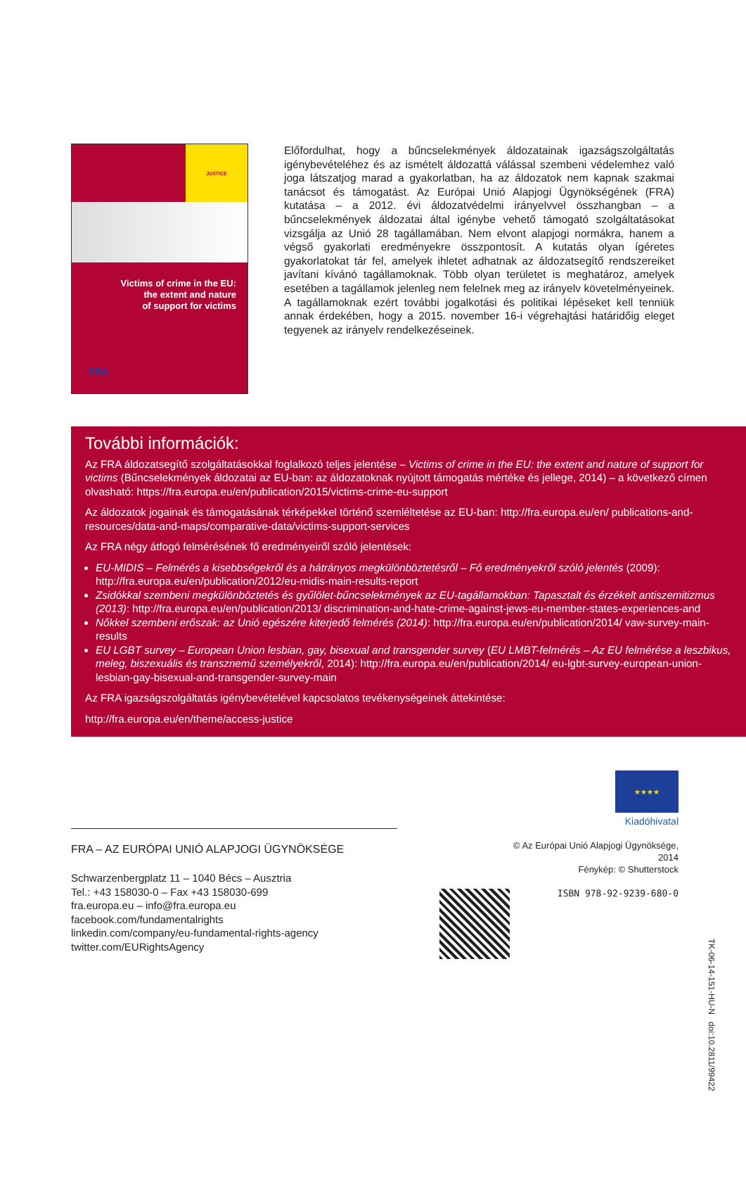JUSTICE
Victims of crime in the EU:
the extent and nature
of support for victims
FRA
Előfordulhat, hogy a bűncselekmények áldozatainak igazságszolgáltatás igénybevételéhez és az ismételt áldozattá válással szembeni védelemhez való joga látszatjog marad a gyakorlatban, ha az áldozatok nem kapnak szakmai tanácsot és támogatást. Az Európai Unió Alapjogi Ügynökségének (FRA) kutatása – a 2012. évi áldozatvédelmi irányelvvel összhangban – a bűncselekmények áldozatai által igénybe vehető támogató szolgáltatásokat vizsgálja az Unió 28 tagállamában. Nem elvont alapjogi normákra, hanem a végső gyakorlati eredményekre összpontosít. A kutatás olyan ígéretes gyakorlatokat tár fel, amelyek ihletet adhatnak az áldozatsegítő rendszereiket javítani kívánó tagállamoknak. Több olyan területet is meghatároz, amelyek esetében a tagállamok jelenleg nem felelnek meg az irányelv követelményeinek. A tagállamoknak ezért további jogalkotási és politikai lépéseket kell tenniük annak érdekében, hogy a 2015. november 16-i végrehajtási határidőig eleget tegyenek az irányelv rendelkezéseinek.
További információk:
Az FRA áldozatsegítő szolgáltatásokkal foglalkozó teljes jelentése – Victims of crime in the EU: the extent and nature of support for victims (Bűncselekmények áldozatai az EU-ban: az áldozatoknak nyújtott támogatás mértéke és jellege, 2014) – a következő címen olvasható: https://fra.europa.eu/en/publication/2015/victims-crime-eu-support
Az áldozatok jogainak és támogatásának térképekkel történő szemléltetése az EU-ban: http://fra.europa.eu/en/ publications-and-resources/data-and-maps/comparative-data/victims-support-services
Az FRA négy átfogó felmérésének fő eredményeiről szóló jelentések:
EU-MIDIS – Felmérés a kisebbségekről és a hátrányos megkülönböztetésről – Fő eredményekről szóló jelentés (2009): http://fra.europa.eu/en/publication/2012/eu-midis-main-results-report
Zsidókkal szembeni megkülönböztetés és gyűlölet-bűncselekmények az EU-tagállamokban: Tapasztalt és érzékelt antiszemitizmus (2013): http://fra.europa.eu/en/publication/2013/ discrimination-and-hate-crime-against-jews-eu-member-states-experiences-and
Nőkkel szembeni erőszak: az Unió egészére kiterjedő felmérés (2014): http://fra.europa.eu/en/publication/2014/ vaw-survey-main-results
EU LGBT survey – European Union lesbian, gay, bisexual and transgender survey (EU LMBT-felmérés – Az EU felmérése a leszbikus, meleg, biszexuális és transznemű személyekről, 2014): http://fra.europa.eu/en/publication/2014/ eu-lgbt-survey-european-union-lesbian-gay-bisexual-and-transgender-survey-main
Az FRA igazságszolgáltatás igénybevételével kapcsolatos tevékenységeinek áttekintése:
http://fra.europa.eu/en/theme/access-justice
FRA – AZ EURÓPAI UNIÓ ALAPJOGI ÜGYNÖKSÉGE
Schwarzenbergplatz 11 – 1040 Bécs – Ausztria
Tel.: +43 158030-0 – Fax +43 158030-699
fra.europa.eu – info@fra.europa.eu
facebook.com/fundamentalrights
linkedin.com/company/eu-fundamental-rights-agency
twitter.com/EURightsAgency
★★★★
Kiadóhivatal
© Az Európai Unió Alapjogi Ügynöksége, 2014
Fénykép: © Shutterstock
ISBN 978-92-9239-680-0
TK-06-14-151-HU-N doi:10.2811/99422